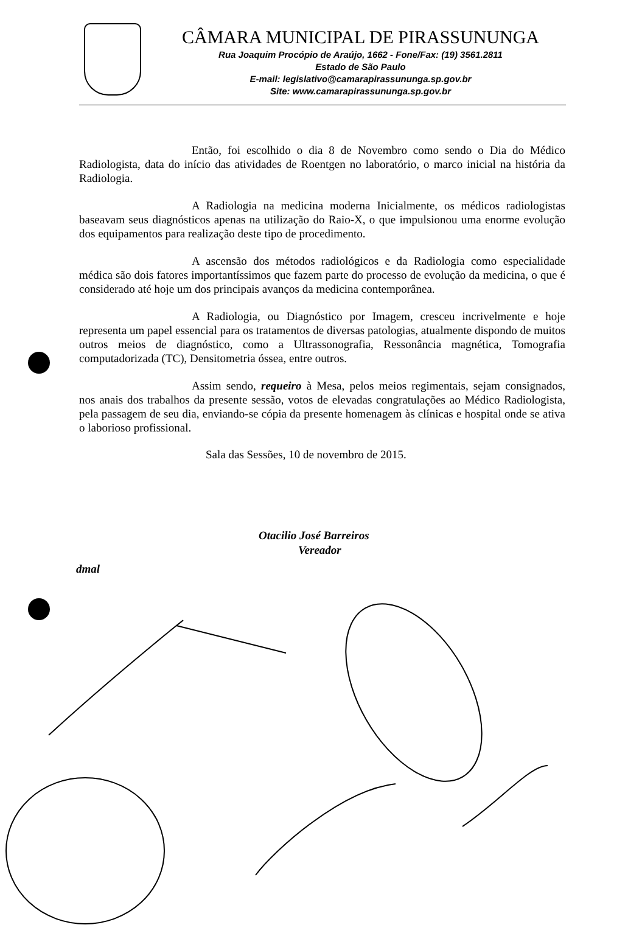CÂMARA MUNICIPAL DE PIRASSUNUNGA
Rua Joaquim Procópio de Araújo, 1662 - Fone/Fax: (19) 3561.2811
Estado de São Paulo
E-mail: legislativo@camarapirassununga.sp.gov.br
Site: www.camarapirassununga.sp.gov.br
Então, foi escolhido o dia 8 de Novembro como sendo o Dia do Médico Radiologista, data do início das atividades de Roentgen no laboratório, o marco inicial na história da Radiologia.
A Radiologia na medicina moderna Inicialmente, os médicos radiologistas baseavam seus diagnósticos apenas na utilização do Raio-X, o que impulsionou uma enorme evolução dos equipamentos para realização deste tipo de procedimento.
A ascensão dos métodos radiológicos e da Radiologia como especialidade médica são dois fatores importantíssimos que fazem parte do processo de evolução da medicina, o que é considerado até hoje um dos principais avanços da medicina contemporânea.
A Radiologia, ou Diagnóstico por Imagem, cresceu incrivelmente e hoje representa um papel essencial para os tratamentos de diversas patologias, atualmente dispondo de muitos outros meios de diagnóstico, como a Ultrassonografia, Ressonância magnética, Tomografia computadorizada (TC), Densitometria óssea, entre outros.
Assim sendo, requeiro à Mesa, pelos meios regimentais, sejam consignados, nos anais dos trabalhos da presente sessão, votos de elevadas congratulações ao Médico Radiologista, pela passagem de seu dia, enviando-se cópia da presente homenagem às clínicas e hospital onde se ativa o laborioso profissional.
Sala das Sessões, 10 de novembro de 2015.
Otacilio José Barreiros
Vereador
dmal